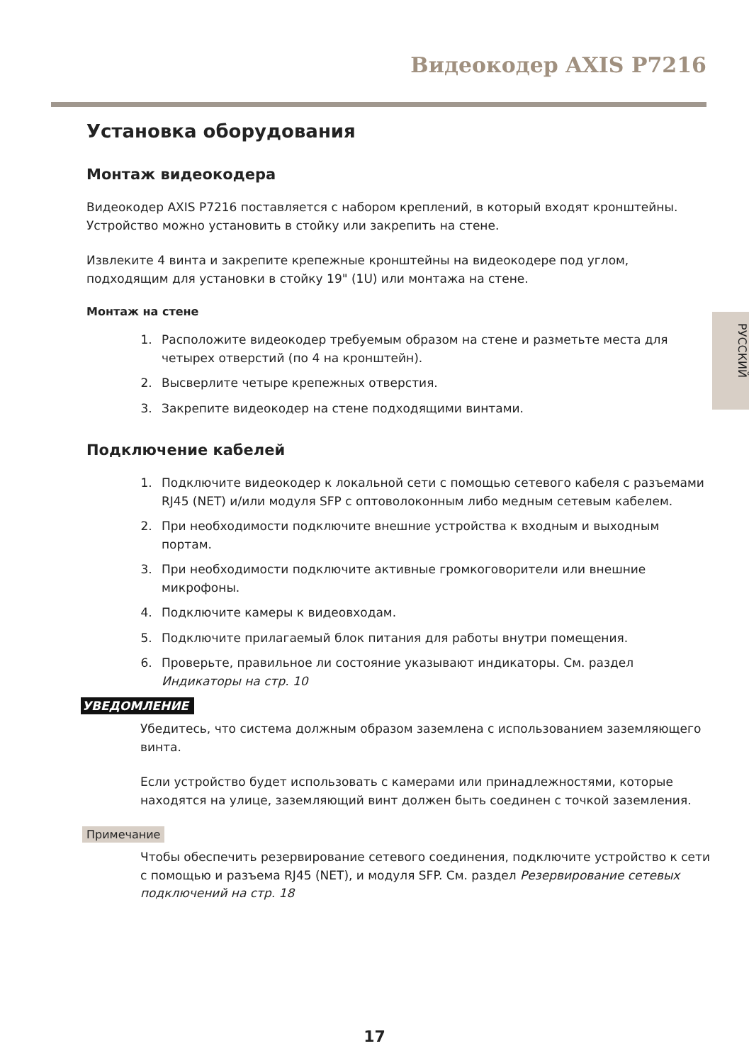Видеокодер AXIS P7216
РУССКИЙ
Установка оборудования
Монтаж видеокодера
Видеокодер AXIS P7216 поставляется с набором креплений, в который входят кронштейны. Устройство можно установить в стойку или закрепить на стене.
Извлеките 4 винта и закрепите крепежные кронштейны на видеокодере под углом, подходящим для установки в стойку 19" (1U) или монтажа на стене.
Монтаж на стене
1. Расположите видеокодер требуемым образом на стене и разметьте места для четырех отверстий (по 4 на кронштейн).
2. Высверлите четыре крепежных отверстия.
3. Закрепите видеокодер на стене подходящими винтами.
Подключение кабелей
1. Подключите видеокодер к локальной сети с помощью сетевого кабеля с разъемами RJ45 (NET) и/или модуля SFP с оптоволоконным либо медным сетевым кабелем.
2. При необходимости подключите внешние устройства к входным и выходным портам.
3. При необходимости подключите активные громкоговорители или внешние микрофоны.
4. Подключите камеры к видеовходам.
5. Подключите прилагаемый блок питания для работы внутри помещения.
6. Проверьте, правильное ли состояние указывают индикаторы. См. раздел Индикаторы на стр. 10
УВЕДОМЛЕНИЕ
Убедитесь, что система должным образом заземлена с использованием заземляющего винта.
Если устройство будет использовать с камерами или принадлежностями, которые находятся на улице, заземляющий винт должен быть соединен с точкой заземления.
Примечание
Чтобы обеспечить резервирование сетевого соединения, подключите устройство к сети с помощью и разъема RJ45 (NET), и модуля SFP. См. раздел Резервирование сетевых подключений на стр. 18
17